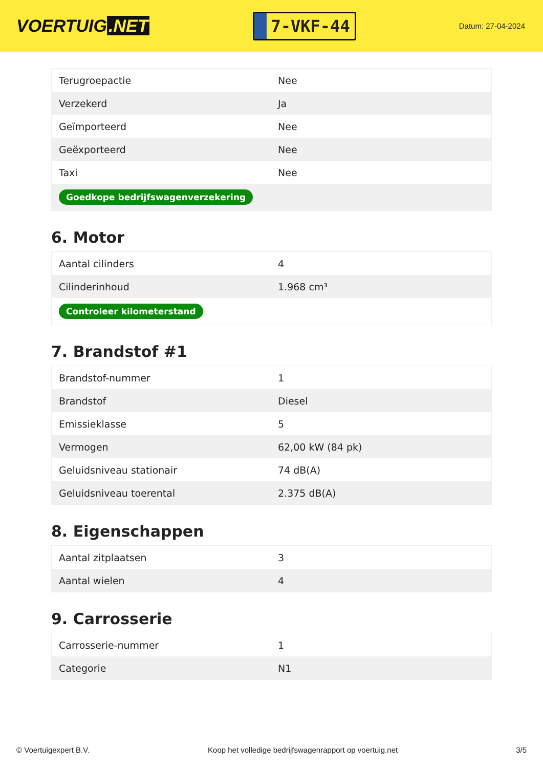VOERTUIG.NET
7-VKF-44
Datum: 27-04-2024
| Terugroepactie | Nee |
| Verzekerd | Ja |
| Geïmporteerd | Nee |
| Geëxporteerd | Nee |
| Taxi | Nee |
| Goedkope bedrijfswagenverzekering | |
6. Motor
| Aantal cilinders | 4 |
| Cilinderinhoud | 1.968 cm³ |
| Controleer kilometerstand | |
7. Brandstof #1
| Brandstof-nummer | 1 |
| Brandstof | Diesel |
| Emissieklasse | 5 |
| Vermogen | 62,00 kW (84 pk) |
| Geluidsniveau stationair | 74 dB(A) |
| Geluidsniveau toerental | 2.375 dB(A) |
8. Eigenschappen
| Aantal zitplaatsen | 3 |
| Aantal wielen | 4 |
9. Carrosserie
| Carrosserie-nummer | 1 |
| Categorie | N1 |
© Voertuigexpert B.V. Koop het volledige bedrijfswagenrapport op voertuig.net 3/5